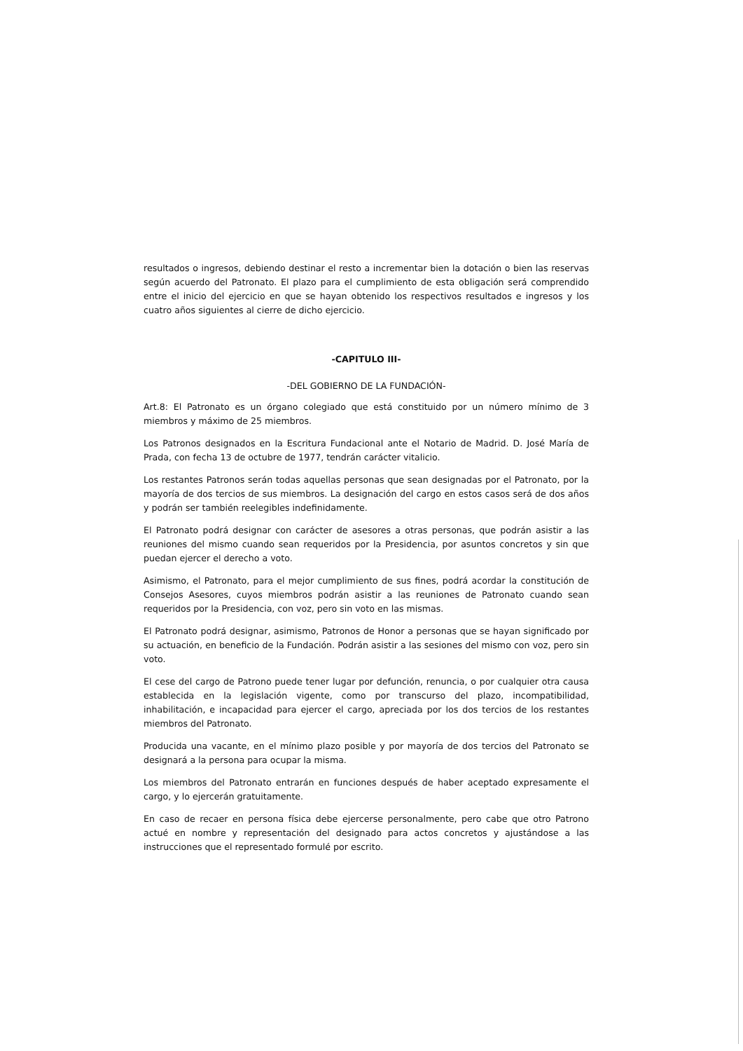resultados o ingresos, debiendo destinar el resto a incrementar bien la dotación o bien las reservas según acuerdo del Patronato. El plazo para el cumplimiento de esta obligación será comprendido entre el inicio del ejercicio en que se hayan obtenido los respectivos resultados e ingresos y los cuatro años siguientes al cierre de dicho ejercicio.
-CAPITULO III-
-DEL GOBIERNO DE LA FUNDACIÓN-
Art.8: El Patronato es un órgano colegiado que está constituido por un número mínimo de 3 miembros y máximo de 25 miembros.
Los Patronos designados en la Escritura Fundacional ante el Notario de Madrid. D. José María de Prada, con fecha 13 de octubre de 1977, tendrán carácter vitalicio.
Los restantes Patronos serán todas aquellas personas que sean designadas por el Patronato, por la mayoría de dos tercios de sus miembros. La designación del cargo en estos casos será de dos años y podrán ser también reelegibles indefinidamente.
El Patronato podrá designar con carácter de asesores a otras personas, que podrán asistir a las reuniones del mismo cuando sean requeridos por la Presidencia, por asuntos concretos y sin que puedan ejercer el derecho a voto.
Asimismo, el Patronato, para el mejor cumplimiento de sus fines, podrá acordar la constitución de Consejos Asesores, cuyos miembros podrán asistir a las reuniones de Patronato cuando sean requeridos por la Presidencia, con voz, pero sin voto en las mismas.
El Patronato podrá designar, asimismo, Patronos de Honor a personas que se hayan significado por su actuación, en beneficio de la Fundación. Podrán asistir a las sesiones del mismo con voz, pero sin voto.
El cese del cargo de Patrono puede tener lugar por defunción, renuncia, o por cualquier otra causa establecida en la legislación vigente, como por transcurso del plazo, incompatibilidad, inhabilitación, e incapacidad para ejercer el cargo, apreciada por los dos tercios de los restantes miembros del Patronato.
Producida una vacante, en el mínimo plazo posible y por mayoría de dos tercios del Patronato se designará a la persona para ocupar la misma.
Los miembros del Patronato entrarán en funciones después de haber aceptado expresamente el cargo, y lo ejercerán gratuitamente.
En caso de recaer en persona física debe ejercerse personalmente, pero cabe que otro Patrono actué en nombre y representación del designado para actos concretos y ajustándose a las instrucciones que el representado formulé por escrito.